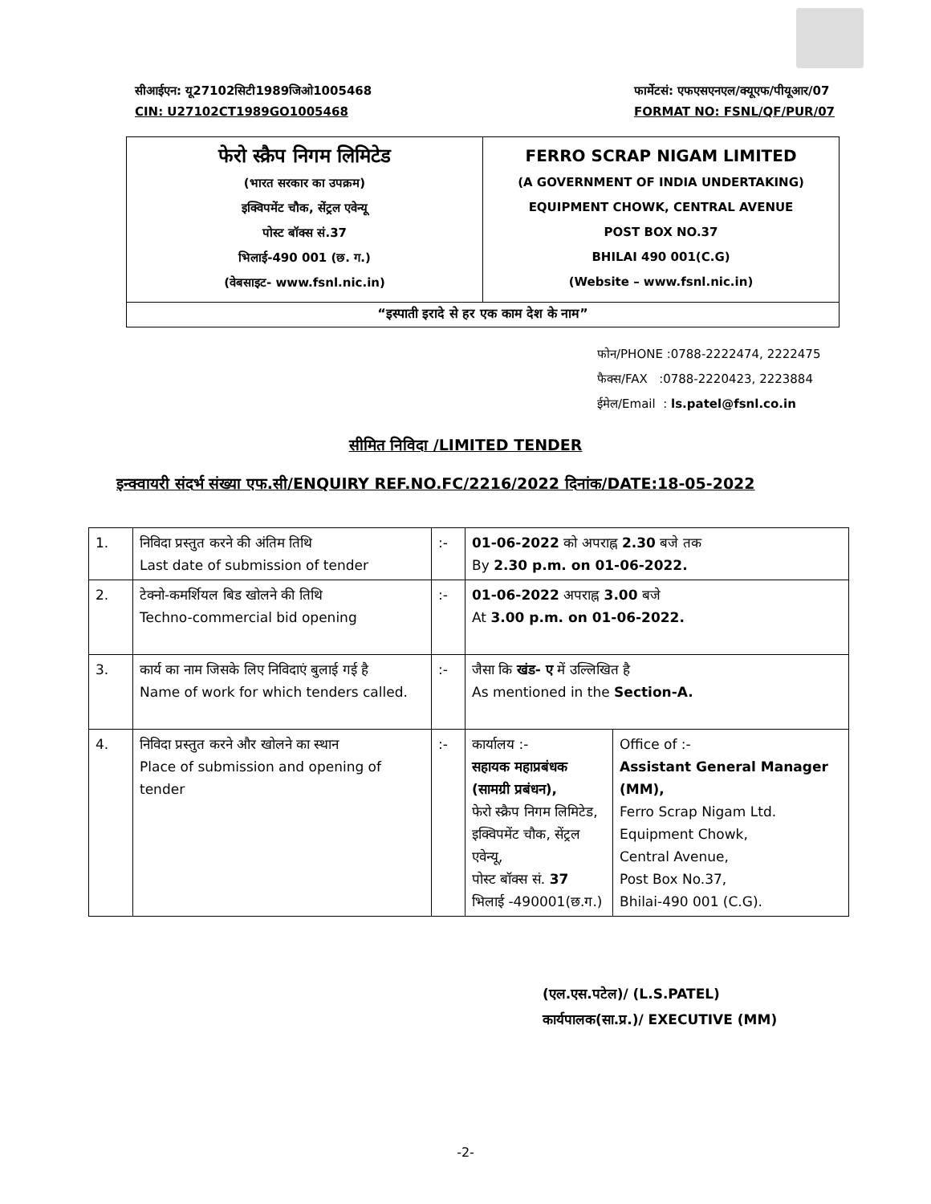सीआईएन: यू27102सिटी1989जिओ1005468
CIN: U27102CT1989GO1005468
फार्मेटसं: एफएसएनएल/क्यूएफ/पीयूआर/07
FORMAT NO: FSNL/QF/PUR/07
फेरो स्क्रैप निगम लिमिटेड
(भारत सरकार का उपक्रम)
इक्विपमेंट चौक, सेंट्रल एवेन्यू
पोस्ट बॉक्स सं.37
भिलाई-490 001 (छ. ग.)
(वेबसाइट- www.fsnl.nic.in)
FERRO SCRAP NIGAM LIMITED
(A GOVERNMENT OF INDIA UNDERTAKING)
EQUIPMENT CHOWK, CENTRAL AVENUE
POST BOX NO.37
BHILAI 490 001(C.G)
(Website – www.fsnl.nic.in)
“इस्पाती इरादे से हर एक काम देश के नाम”
फोन/PHONE :0788-2222474, 2222475
फैक्स/FAX :0788-2220423, 2223884
ईमेल/Email : ls.patel@fsnl.co.in
सीमित निविदा /LIMITED TENDER
इन्क्वायरी संदर्भ संख्या एफ.सी/ENQUIRY REF.NO.FC/2216/2022 दिनांक/DATE:18-05-2022
| 1. | निविदा प्रस्तुत करने की अंतिम तिथि Last date of submission of tender | :- | 01-06-2022 को अपराह्न 2.30 बजे तक By 2.30 p.m. on 01-06-2022. | |
| 2. | टेक्नो-कमर्शियल बिड खोलने की तिथि Techno-commercial bid opening | :- | 01-06-2022 अपराह्न 3.00 बजे At 3.00 p.m. on 01-06-2022. | |
| 3. | कार्य का नाम जिसके लिए निविदाएं बुलाई गई है Name of work for which tenders called. | :- | जैसा कि खंड- ए में उल्लिखित है As mentioned in the Section-A. | |
| 4. | निविदा प्रस्तुत करने और खोलने का स्थान Place of submission and opening of tender | :- | कार्यालय :- सहायक महाप्रबंधक (सामग्री प्रबंधन), फेरो स्क्रैप निगम लिमिटेड, इक्विपमेंट चौक, सेंट्रल एवेन्यू, पोस्ट बॉक्स सं. 37 भिलाई -490001(छ.ग.) | Office of :- Assistant General Manager (MM), Ferro Scrap Nigam Ltd. Equipment Chowk, Central Avenue, Post Box No.37, Bhilai-490 001 (C.G). |
(एल.एस.पटेल)/ (L.S.PATEL)
कार्यपालक(सा.प्र.)/ EXECUTIVE (MM)
-2-